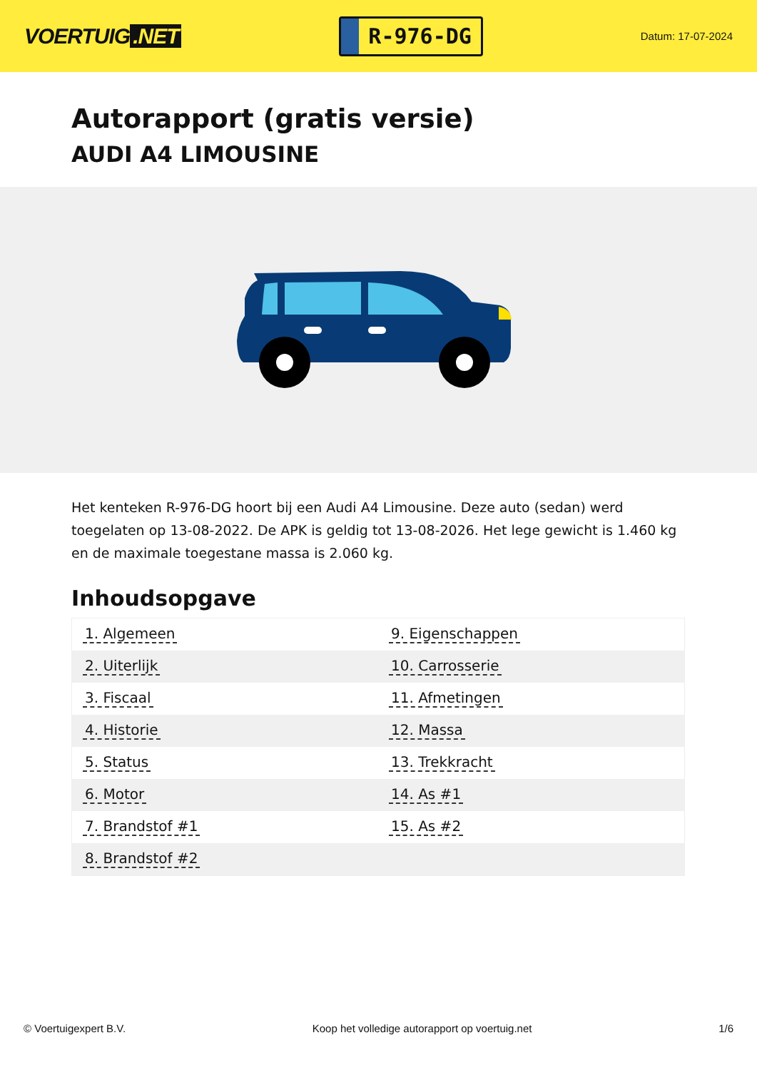VOERTUIG.NET
R-976-DG
Datum: 17-07-2024
Autorapport (gratis versie)
AUDI A4 LIMOUSINE
Het kenteken R-976-DG hoort bij een Audi A4 Limousine. Deze auto (sedan) werd toegelaten op 13-08-2022. De APK is geldig tot 13-08-2026. Het lege gewicht is 1.460 kg en de maximale toegestane massa is 2.060 kg.
Inhoudsopgave
| 1. Algemeen | 9. Eigenschappen |
| 2. Uiterlijk | 10. Carrosserie |
| 3. Fiscaal | 11. Afmetingen |
| 4. Historie | 12. Massa |
| 5. Status | 13. Trekkracht |
| 6. Motor | 14. As #1 |
| 7. Brandstof #1 | 15. As #2 |
| 8. Brandstof #2 | |
© Voertuigexpert B.V. Koop het volledige autorapport op voertuig.net 1/6